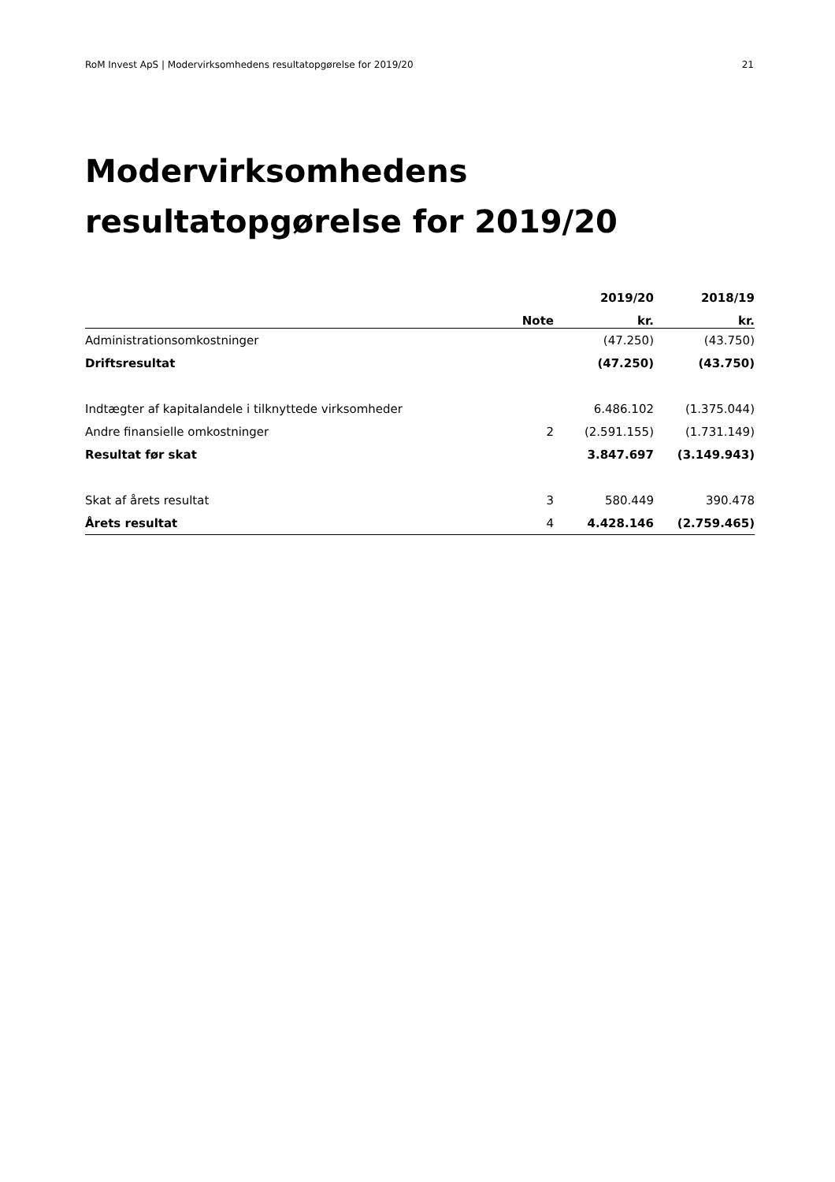RoM Invest ApS | Modervirksomhedens resultatopgørelse for 2019/20 21
Modervirksomhedens
resultatopgørelse for 2019/20
| | | 2019/20 | 2018/19 |
| --- | --- | --- | --- |
| | Note | kr. | kr. |
| Administrationsomkostninger | | (47.250) | (43.750) |
| Driftsresultat | | (47.250) | (43.750) |
| Indtægter af kapitalandele i tilknyttede virksomheder | | 6.486.102 | (1.375.044) |
| Andre finansielle omkostninger | 2 | (2.591.155) | (1.731.149) |
| Resultat før skat | | 3.847.697 | (3.149.943) |
| Skat af årets resultat | 3 | 580.449 | 390.478 |
| Årets resultat | 4 | 4.428.146 | (2.759.465) |